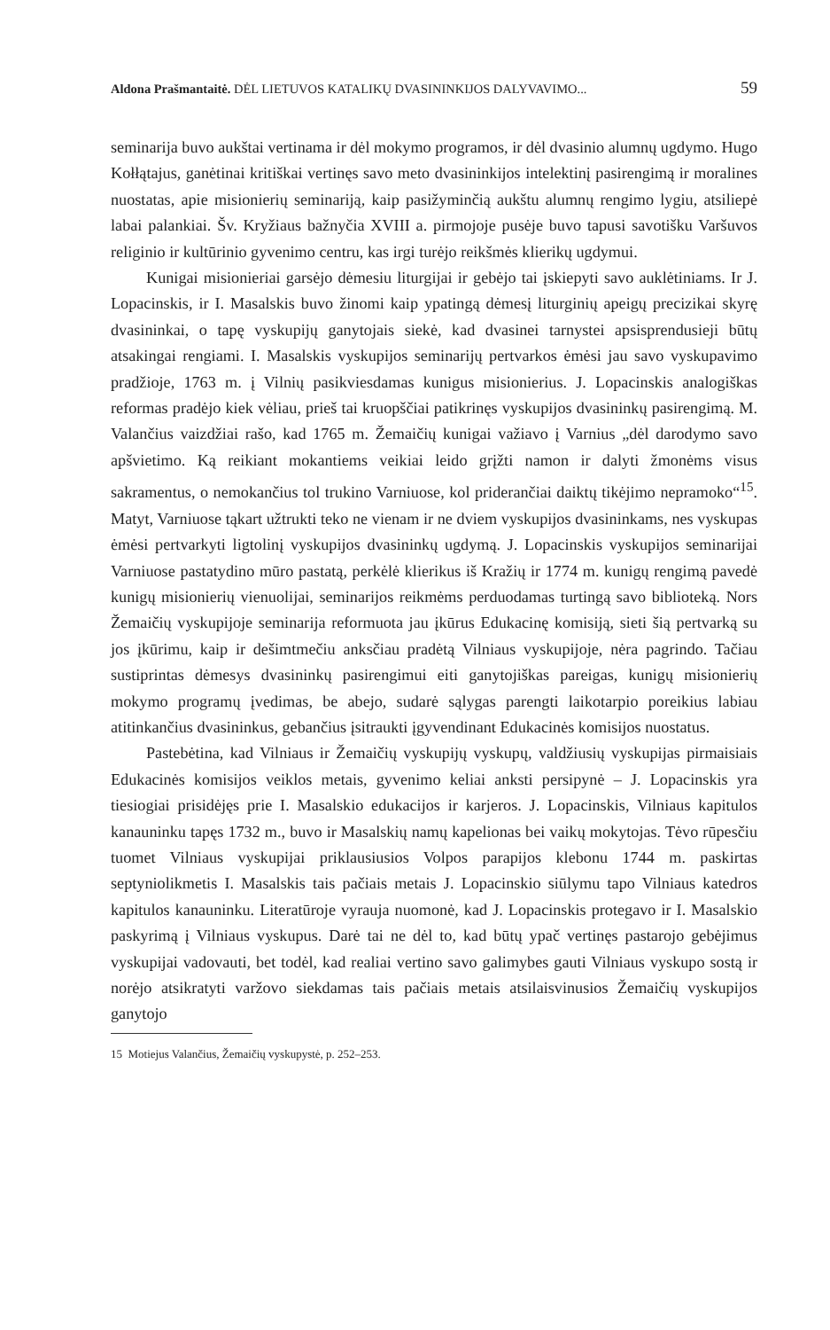Aldona Prašmantaitė. DĖL LIETUVOS KATALIKŲ DVASININKIJOS DALYVAVIMO... 59
seminarija buvo aukštai vertinama ir dėl mokymo programos, ir dėl dvasinio alumnų ugdymo. Hugo Kołłątajus, ganėtinai kritiškai vertinęs savo meto dvasininkijos intelektinį pasirengimą ir moralines nuostatas, apie misionierių seminariją, kaip pasižyminčią aukštu alumnų rengimo lygiu, atsiliepė labai palankiai. Šv. Kryžiaus bažnyčia XVIII a. pirmojoje pusėje buvo tapusi savotišku Varšuvos religinio ir kultūrinio gyvenimo centru, kas irgi turėjo reikšmės klierikų ugdymui.
Kunigai misionieriai garsėjo dėmesiu liturgijai ir gebėjo tai įskiepyti savo auklėtiniams. Ir J. Lopacinskis, ir I. Masalskis buvo žinomi kaip ypatingą dėmesį liturginių apeigų precizikai skyrę dvasininkai, o tapę vyskupijų ganytojais siekė, kad dvasinei tarnystei apsisprendusieji būtų atsakingai rengiami. I. Masalskis vyskupijos seminarijų pertvarkos ėmėsi jau savo vyskupavimo pradžioje, 1763 m. į Vilnių pasikviesdamas kunigus misionierius. J. Lopacinskis analogiškas reformas pradėjo kiek vėliau, prieš tai kruopščiai patikrinęs vyskupijos dvasininkų pasirengimą. M. Valančius vaizdžiai rašo, kad 1765 m. Žemaičių kunigai važiavo į Varnius „dėl darodymo savo apšvietimo. Ką reikiant mokantiems veikiai leido grįžti namon ir dalyti žmonėms visus sakramentus, o nemokančius tol trukino Varniuose, kol priderančiai daiktų tikėjimo nepramoko“<sup>15</sup>. Matyt, Varniuose tąkart užtrukti teko ne vienam ir ne dviem vyskupijos dvasininkams, nes vyskupas ėmėsi pertvarkyti ligtolinį vyskupijos dvasininkų ugdymą. J. Lopacinskis vyskupijos seminarijai Varniuose pastatydino mūro pastatą, perkėlė klierikus iš Kražių ir 1774 m. kunigų rengimą pavedė kunigų misionierių vienuolijai, seminarijos reikmėms perduodamas turtingą savo biblioteką. Nors Žemaičių vyskupijoje seminarija reformuota jau įkūrus Edukacinę komisiją, sieti šią pertvarką su jos įkūrimu, kaip ir dešimtmečiu anksčiau pradėtą Vilniaus vyskupijoje, nėra pagrindo. Tačiau sustiprintas dėmesys dvasininkų pasirengimui eiti ganytojiškas pareigas, kunigų misionierių mokymo programų įvedimas, be abejo, sudarė sąlygas parengti laikotarpio poreikius labiau atitinkančius dvasininkus, gebančius įsitraukti įgyvendinant Edukacinės komisijos nuostatus.
Pastebėtina, kad Vilniaus ir Žemaičių vyskupijų vyskupų, valdžiusių vyskupijas pirmaisiais Edukacinės komisijos veiklos metais, gyvenimo keliai anksti persipynė – J. Lopacinskis yra tiesiogiai prisidėjęs prie I. Masalskio edukacijos ir karjeros. J. Lopacinskis, Vilniaus kapitulos kanauninku tapęs 1732 m., buvo ir Masalskių namų kapelionas bei vaikų mokytojas. Tėvo rūpesčiu tuomet Vilniaus vyskupijai priklausiusios Volpos parapijos klebonu 1744 m. paskirtas septyniolikmetis I. Masalskis tais pačiais metais J. Lopacinskio siūlymu tapo Vilniaus katedros kapitulos kanauninku. Literatūroje vyrauja nuomonė, kad J. Lopacinskis protegavo ir I. Masalskio paskyrimą į Vilniaus vyskupus. Darė tai ne dėl to, kad būtų ypač vertinęs pastarojo gebėjimus vyskupijai vadovauti, bet todėl, kad realiai vertino savo galimybes gauti Vilniaus vyskupo sostą ir norėjo atsikratyti varžovo siekdamas tais pačiais metais atsilaisvinusios Žemaičių vyskupijos ganytojo
15 Motiejus Valančius, Žemaičių vyskupystė, p. 252–253.